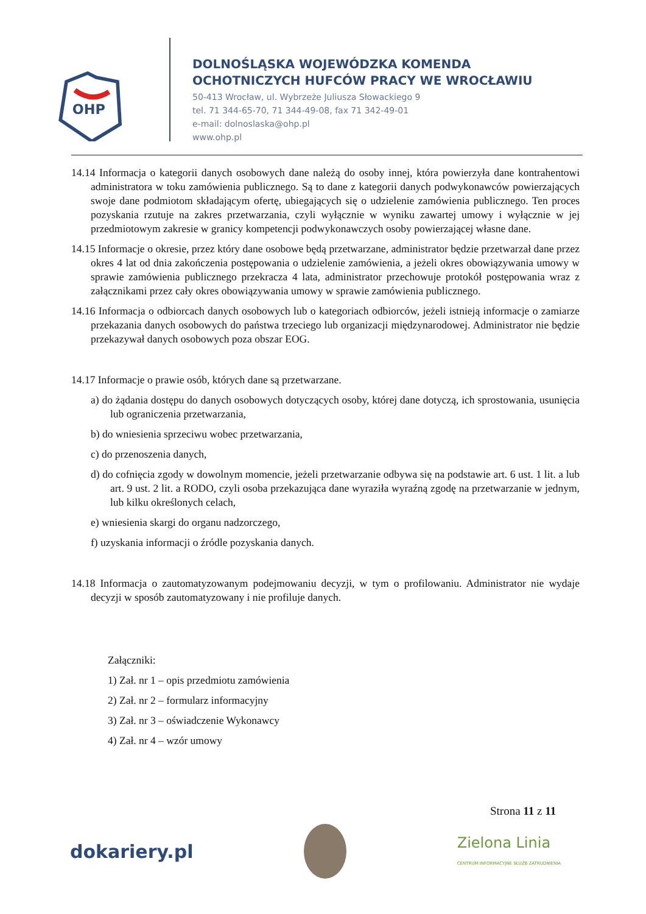OHP
DOLNOŚLĄSKA WOJEWÓDZKA KOMENDA
OCHOTNICZYCH HUFCÓW PRACY WE WROCŁAWIU
50-413 Wrocław, ul. Wybrzeże Juliusza Słowackiego 9
tel. 71 344-65-70, 71 344-49-08, fax 71 342-49-01
e-mail: dolnoslaska@ohp.pl
www.ohp.pl
14.14 Informacja o kategorii danych osobowych dane należą do osoby innej, która powierzyła dane kontrahentowi administratora w toku zamówienia publicznego. Są to dane z kategorii danych podwykonawców powierzających swoje dane podmiotom składającym ofertę, ubiegających się o udzielenie zamówienia publicznego. Ten proces pozyskania rzutuje na zakres przetwarzania, czyli wyłącznie w wyniku zawartej umowy i wyłącznie w jej przedmiotowym zakresie w granicy kompetencji podwykonawczych osoby powierzającej własne dane.
14.15 Informacje o okresie, przez który dane osobowe będą przetwarzane, administrator będzie przetwarzał dane przez okres 4 lat od dnia zakończenia postępowania o udzielenie zamówienia, a jeżeli okres obowiązywania umowy w sprawie zamówienia publicznego przekracza 4 lata, administrator przechowuje protokół postępowania wraz z załącznikami przez cały okres obowiązywania umowy w sprawie zamówienia publicznego.
14.16 Informacja o odbiorcach danych osobowych lub o kategoriach odbiorców, jeżeli istnieją informacje o zamiarze przekazania danych osobowych do państwa trzeciego lub organizacji międzynarodowej. Administrator nie będzie przekazywał danych osobowych poza obszar EOG.
14.17 Informacje o prawie osób, których dane są przetwarzane.
a) do żądania dostępu do danych osobowych dotyczących osoby, której dane dotyczą, ich sprostowania, usunięcia lub ograniczenia przetwarzania,
b) do wniesienia sprzeciwu wobec przetwarzania,
c) do przenoszenia danych,
d) do cofnięcia zgody w dowolnym momencie, jeżeli przetwarzanie odbywa się na podstawie art. 6 ust. 1 lit. a lub art. 9 ust. 2 lit. a RODO, czyli osoba przekazująca dane wyraziła wyraźną zgodę na przetwarzanie w jednym, lub kilku określonych celach,
e) wniesienia skargi do organu nadzorczego,
f) uzyskania informacji o źródle pozyskania danych.
14.18 Informacja o zautomatyzowanym podejmowaniu decyzji, w tym o profilowaniu. Administrator nie wydaje decyzji w sposób zautomatyzowany i nie profiluje danych.
Załączniki:
1) Zał. nr 1 – opis przedmiotu zamówienia
2) Zał. nr 2 – formularz informacyjny
3) Zał. nr 3 – oświadczenie Wykonawcy
4) Zał. nr 4 – wzór umowy
Strona 11 z 11
dokariery.pl Zielona Linia
CENTRUM INFORMACYJNE SŁUŻB ZATRUDNIENIA